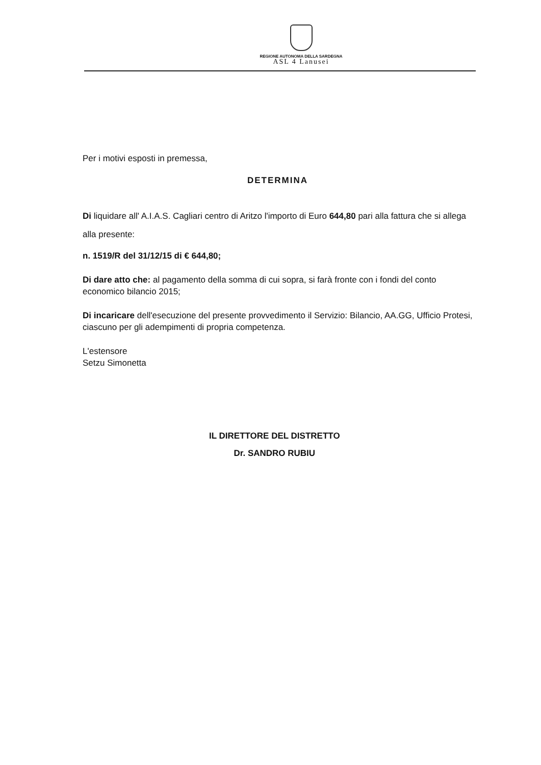REGIONE AUTONOMA DELLA SARDEGNA
ASL 4 Lanusei
Per i motivi esposti in premessa,
DETERMINA
Di liquidare all' A.I.A.S. Cagliari centro di Aritzo l'importo di Euro 644,80 pari alla fattura che si allega alla presente:
n. 1519/R del 31/12/15 di € 644,80;
Di dare atto che: al pagamento della somma di cui sopra, si farà fronte con i fondi del conto economico bilancio 2015;
Di incaricare dell'esecuzione del presente provvedimento il Servizio: Bilancio, AA.GG, Ufficio Protesi, ciascuno per gli adempimenti di propria competenza.
L'estensore
Setzu Simonetta
IL DIRETTORE DEL DISTRETTO
Dr. SANDRO RUBIU